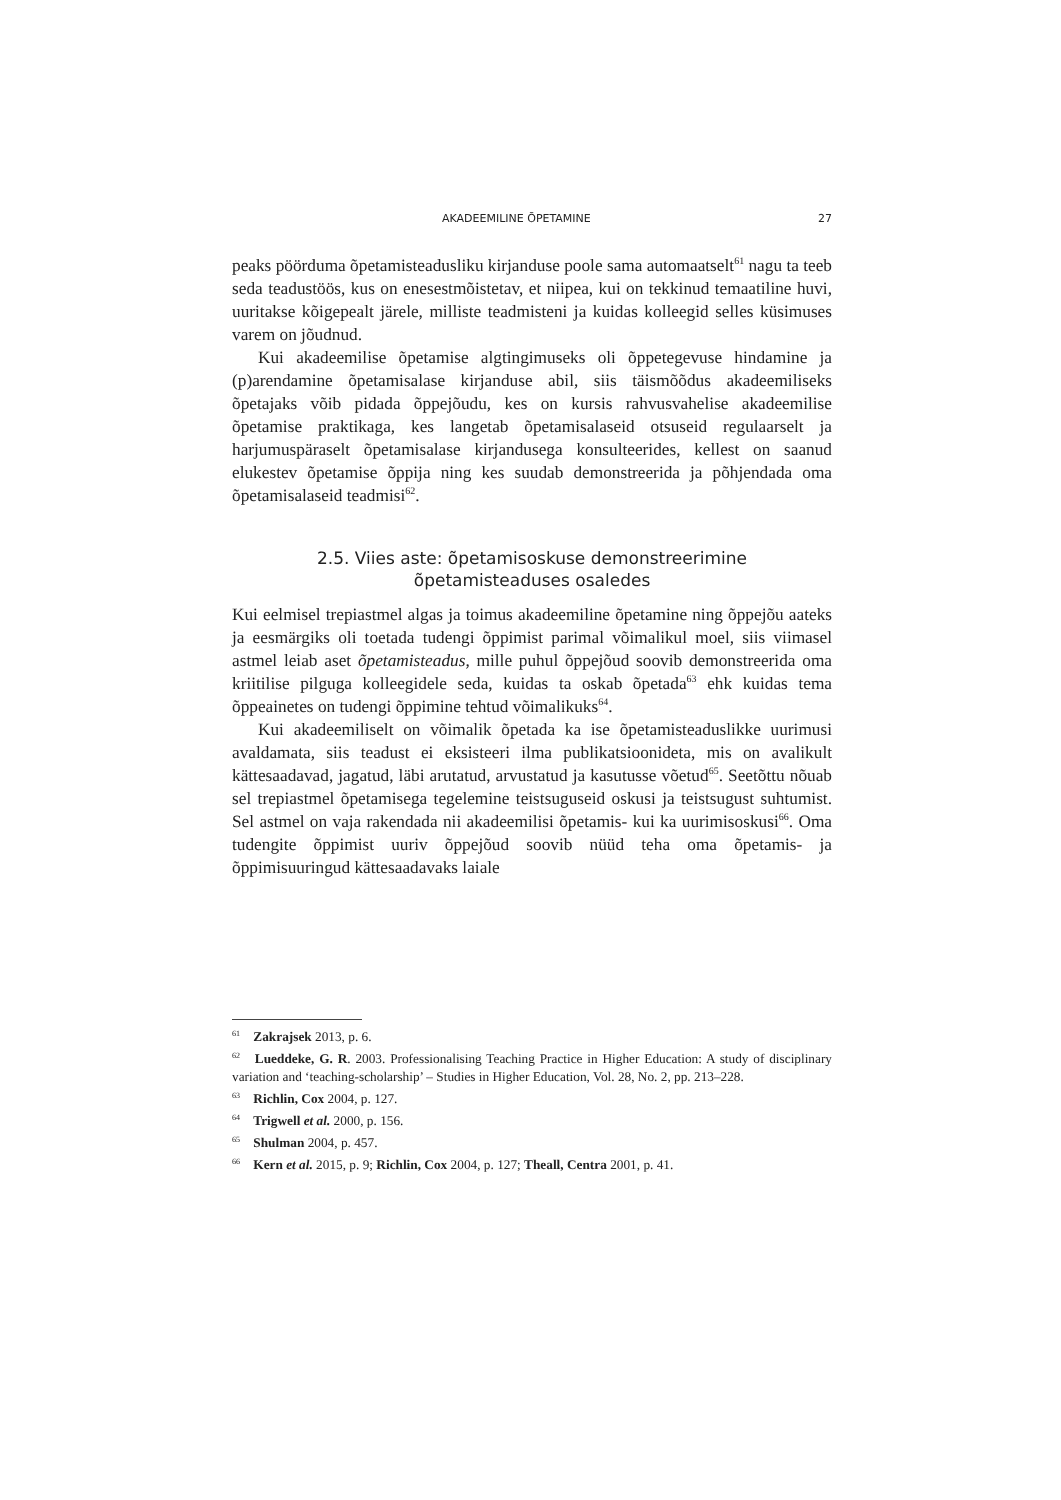AKADEEMILINE ÕPETAMINE 27
peaks pöörduma õpetamisteadusliku kirjanduse poole sama automaatselt<sup>61</sup> nagu ta teeb seda teadustöös, kus on enesestmõistetav, et niipea, kui on tekkinud temaatiline huvi, uuritakse kõigepealt järele, milliste teadmisteni ja kuidas kolleegid selles küsimuses varem on jõudnud.
Kui akadeemilise õpetamise algtingimuseks oli õppetegevuse hindamine ja (p)arendamine õpetamisalase kirjanduse abil, siis täismõõdus akadeemiliseks õpetajaks võib pidada õppejõudu, kes on kursis rahvusvahelise akadeemilise õpetamise praktikaga, kes langetab õpetamisalaseid otsuseid regulaarselt ja harjumuspäraselt õpetamisalase kirjandusega konsulteerides, kellest on saanud elukestev õpetamise õppija ning kes suudab demonstreerida ja põhjendada oma õpetamisalaseid teadmisi<sup>62</sup>.
2.5. Viies aste: õpetamisoskuse demonstreerimine
õpetamisteaduses osaledes
Kui eelmisel trepiastmel algas ja toimus akadeemiline õpetamine ning õppejõu aateks ja eesmärgiks oli toetada tudengi õppimist parimal võimalikul moel, siis viimasel astmel leiab aset õpetamisteadus, mille puhul õppejõud soovib demonstreerida oma kriitilise pilguga kolleegidele seda, kuidas ta oskab õpetada<sup>63</sup> ehk kuidas tema õppeainetes on tudengi õppimine tehtud võimalikuks<sup>64</sup>.
Kui akadeemiliselt on võimalik õpetada ka ise õpetamisteaduslikke uurimusi avaldamata, siis teadust ei eksisteeri ilma publikatsioonideta, mis on avalikult kättesaadavad, jagatud, läbi arutatud, arvustatud ja kasutusse võetud<sup>65</sup>. Seetõttu nõuab sel trepiastmel õpetamisega tegelemine teistsuguseid oskusi ja teistsugust suhtumist. Sel astmel on vaja rakendada nii akadeemilisi õpetamis- kui ka uurimisoskusi<sup>66</sup>. Oma tudengite õppimist uuriv õppejõud soovib nüüd teha oma õpetamis- ja õppimisuuringud kättesaadavaks laiale
<sup>61</sup> Zakrajsek 2013, p. 6.
<sup>62</sup> Lueddeke, G. R. 2003. Professionalising Teaching Practice in Higher Education: A study of disciplinary variation and ‘teaching-scholarship’ – Studies in Higher Education, Vol. 28, No. 2, pp. 213–228.
<sup>63</sup> Richlin, Cox 2004, p. 127.
<sup>64</sup> Trigwell et al. 2000, p. 156.
<sup>65</sup> Shulman 2004, p. 457.
<sup>66</sup> Kern et al. 2015, p. 9; Richlin, Cox 2004, p. 127; Theall, Centra 2001, p. 41.